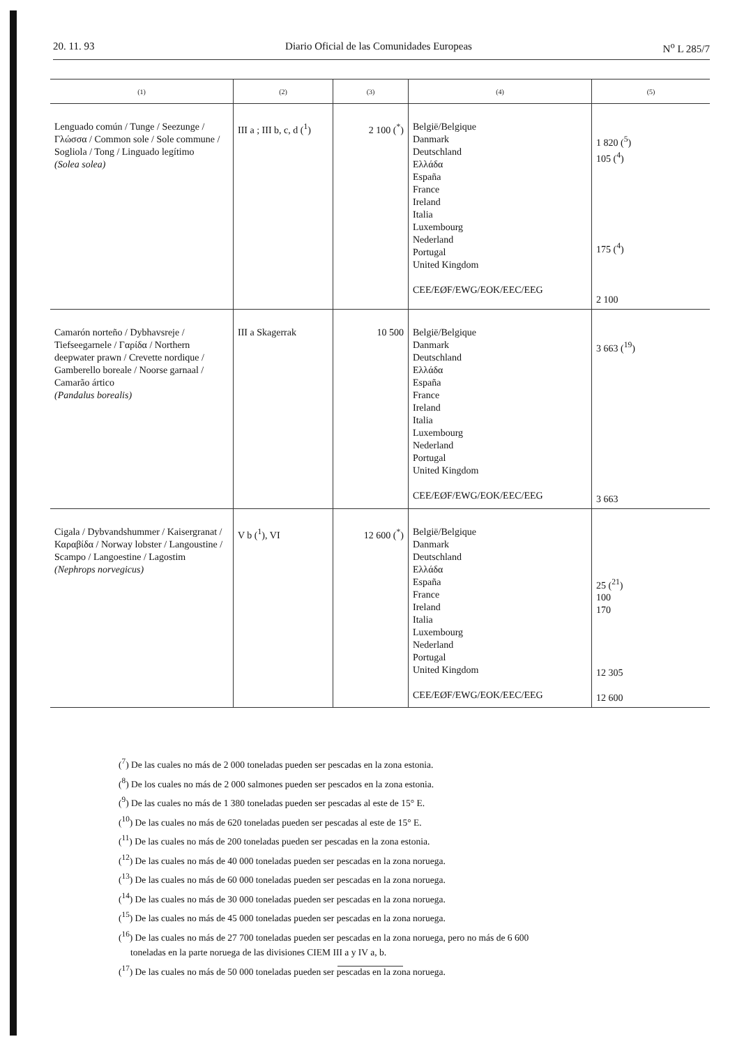20. 11. 93 Diario Oficial de las Comunidades Europeas N<sup>o</sup> L 285/7
| (1) | (2) | (3) | (4) | (5) |
| --- | --- | --- | --- | --- |
| Lenguado común / Tunge / Seezunge / Γλώσσα / Common sole / Sole commune / Sogliola / Tong / Linguado legítimo (Solea solea) | III a ; III b, c, d (<sup>1</sup>) | 2 100 (<sup>*</sup>) | België/Belgique Danmark Deutschland Ελλάδα España France Ireland Italia Luxembourg Nederland Portugal United Kingdom CEE/EØF/EWG/EOK/EEC/EEG | 1 820 (<sup>5</sup>) 105 (<sup>4</sup>) 175 (<sup>4</sup>) 2 100 |
| Camarón norteño / Dybhavsreje / Tiefseegarnele / Γαρίδα / Northern deepwater prawn / Crevette nordique / Gamberello boreale / Noorse garnaal / Camarão ártico (Pandalus borealis) | III a Skagerrak | 10 500 | België/Belgique Danmark Deutschland Ελλάδα España France Ireland Italia Luxembourg Nederland Portugal United Kingdom CEE/EØF/EWG/EOK/EEC/EEG | 3 663 (<sup>19</sup>) 3 663 |
| Cigala / Dybvandshummer / Kaisergranat / Καραβίδα / Norway lobster / Langoustine / Scampo / Langoestine / Lagostim (Nephrops norvegicus) | V b (<sup>1</sup>), VI | 12 600 (<sup>*</sup>) | België/Belgique Danmark Deutschland Ελλάδα España France Ireland Italia Luxembourg Nederland Portugal United Kingdom CEE/EØF/EWG/EOK/EEC/EEG | 25 (<sup>21</sup>) 100 170 12 305 12 600 |
(<sup>7</sup>) De las cuales no más de 2 000 toneladas pueden ser pescadas en la zona estonia.
(<sup>8</sup>) De los cuales no más de 2 000 salmones pueden ser pescados en la zona estonia.
(<sup>9</sup>) De las cuales no más de 1 380 toneladas pueden ser pescadas al este de 15° E.
(<sup>10</sup>) De las cuales no más de 620 toneladas pueden ser pescadas al este de 15° E.
(<sup>11</sup>) De las cuales no más de 200 toneladas pueden ser pescadas en la zona estonia.
(<sup>12</sup>) De las cuales no más de 40 000 toneladas pueden ser pescadas en la zona noruega.
(<sup>13</sup>) De las cuales no más de 60 000 toneladas pueden ser pescadas en la zona noruega.
(<sup>14</sup>) De las cuales no más de 30 000 toneladas pueden ser pescadas en la zona noruega.
(<sup>15</sup>) De las cuales no más de 45 000 toneladas pueden ser pescadas en la zona noruega.
(<sup>16</sup>) De las cuales no más de 27 700 toneladas pueden ser pescadas en la zona noruega, pero no más de 6 600
toneladas en la parte noruega de las divisiones CIEM III a y IV a, b.
(<sup>17</sup>) De las cuales no más de 50 000 toneladas pueden ser pescadas en la zona noruega.